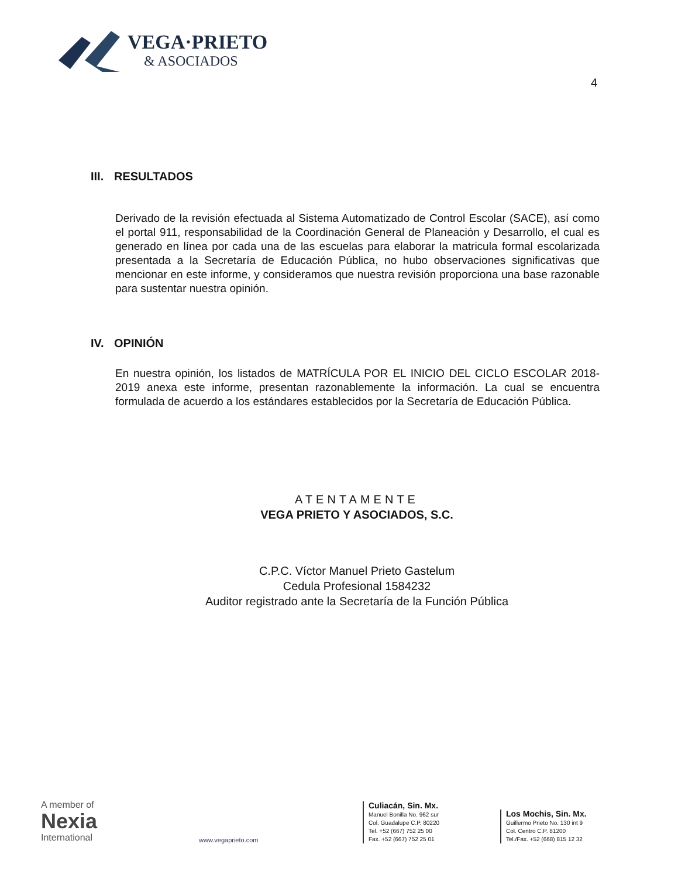VEGA·PRIETO
& ASOCIADOS
4
III. RESULTADOS
Derivado de la revisión efectuada al Sistema Automatizado de Control Escolar (SACE), así como el portal 911, responsabilidad de la Coordinación General de Planeación y Desarrollo, el cual es generado en línea por cada una de las escuelas para elaborar la matricula formal escolarizada presentada a la Secretaría de Educación Pública, no hubo observaciones significativas que mencionar en este informe, y consideramos que nuestra revisión proporciona una base razonable para sustentar nuestra opinión.
IV. OPINIÓN
En nuestra opinión, los listados de MATRÍCULA POR EL INICIO DEL CICLO ESCOLAR 2018-2019 anexa este informe, presentan razonablemente la información. La cual se encuentra formulada de acuerdo a los estándares establecidos por la Secretaría de Educación Pública.
ATENTAMENTE
VEGA PRIETO Y ASOCIADOS, S.C.
C.P.C. Víctor Manuel Prieto Gastelum
Cedula Profesional 1584232
Auditor registrado ante la Secretaría de la Función Pública
A member of
Nexia
International
www.vegaprieto.com
Culiacán, Sin. Mx.
Manuel Bonilla No. 962 sur
Col. Guadalupe C.P. 80220
Tel. +52 (667) 752 25 00
Fax. +52 (667) 752 25 01
Los Mochis, Sin. Mx.
Guillermo Prieto No. 130 int 9
Col. Centro C.P. 81200
Tel./Fax. +52 (668) 815 12 32